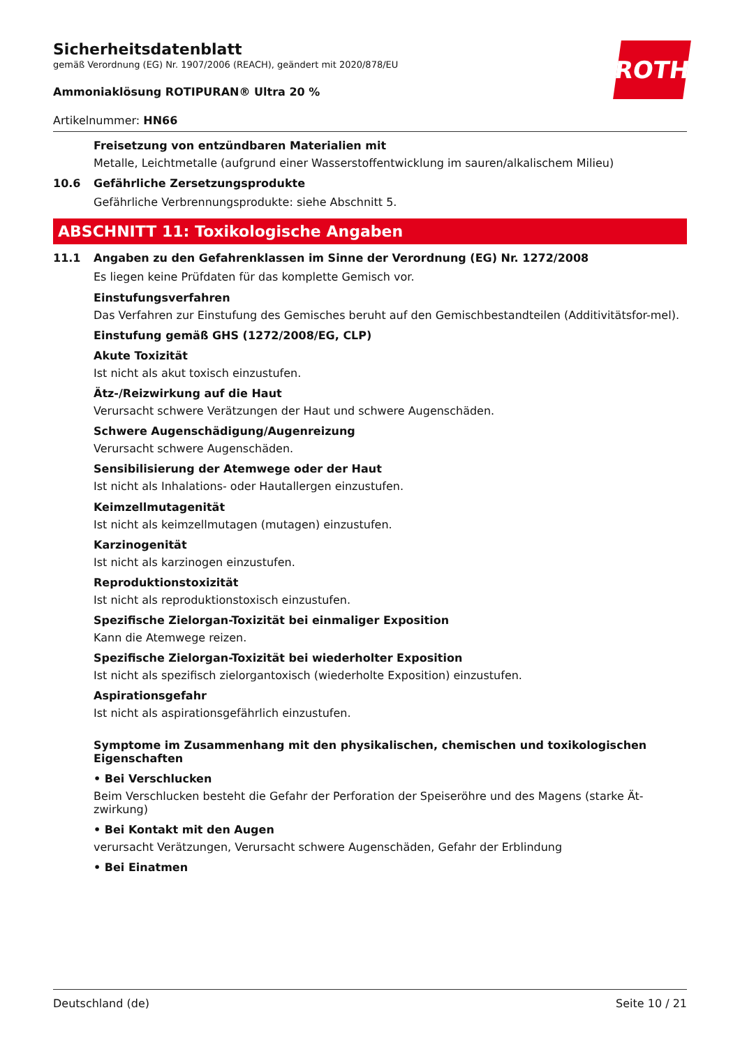ROTH
Sicherheitsdatenblatt
gemäß Verordnung (EG) Nr. 1907/2006 (REACH), geändert mit 2020/878/EU
Ammoniaklösung ROTIPURAN® Ultra 20 %
Artikelnummer: HN66
Freisetzung von entzündbaren Materialien mit
Metalle, Leichtmetalle (aufgrund einer Wasserstoffentwicklung im sauren/alkalischem Milieu)
10.6 Gefährliche Zersetzungsprodukte
Gefährliche Verbrennungsprodukte: siehe Abschnitt 5.
ABSCHNITT 11: Toxikologische Angaben
11.1 Angaben zu den Gefahrenklassen im Sinne der Verordnung (EG) Nr. 1272/2008
Es liegen keine Prüfdaten für das komplette Gemisch vor.
Einstufungsverfahren
Das Verfahren zur Einstufung des Gemisches beruht auf den Gemischbestandteilen (Additivitätsfor-mel).
Einstufung gemäß GHS (1272/2008/EG, CLP)
Akute Toxizität
Ist nicht als akut toxisch einzustufen.
Ätz-/Reizwirkung auf die Haut
Verursacht schwere Verätzungen der Haut und schwere Augenschäden.
Schwere Augenschädigung/Augenreizung
Verursacht schwere Augenschäden.
Sensibilisierung der Atemwege oder der Haut
Ist nicht als Inhalations- oder Hautallergen einzustufen.
Keimzellmutagenität
Ist nicht als keimzellmutagen (mutagen) einzustufen.
Karzinogenität
Ist nicht als karzinogen einzustufen.
Reproduktionstoxizität
Ist nicht als reproduktionstoxisch einzustufen.
Spezifische Zielorgan-Toxizität bei einmaliger Exposition
Kann die Atemwege reizen.
Spezifische Zielorgan-Toxizität bei wiederholter Exposition
Ist nicht als spezifisch zielorgantoxisch (wiederholte Exposition) einzustufen.
Aspirationsgefahr
Ist nicht als aspirationsgefährlich einzustufen.
Symptome im Zusammenhang mit den physikalischen, chemischen und toxikologischen Eigenschaften
• Bei Verschlucken
Beim Verschlucken besteht die Gefahr der Perforation der Speiseröhre und des Magens (starke Ät-zwirkung)
• Bei Kontakt mit den Augen
verursacht Verätzungen, Verursacht schwere Augenschäden, Gefahr der Erblindung
• Bei Einatmen
Deutschland (de) Seite 10 / 21